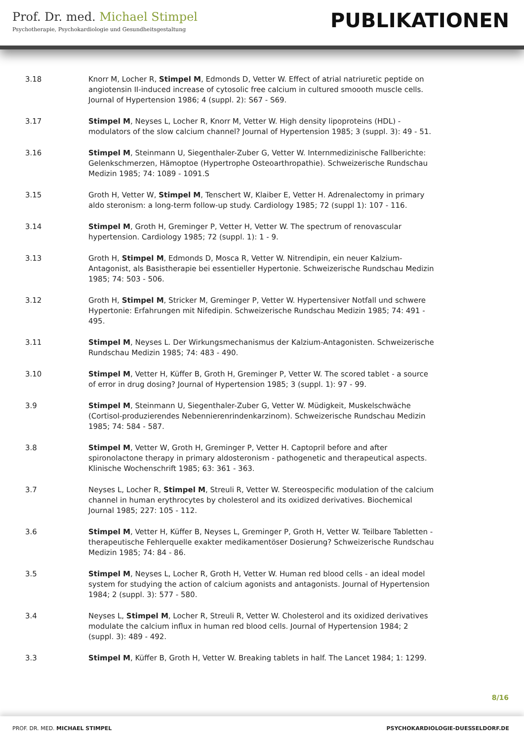Prof. Dr. med. Michael Stimpel
Psychotherapie, Psychokardiologie und Gesundheitsgestaltung
PUBLIKATIONEN
3.18 Knorr M, Locher R, Stimpel M, Edmonds D, Vetter W. Effect of atrial natriuretic peptide on angiotensin II-induced increase of cytosolic free calcium in cultured smoooth muscle cells. Journal of Hypertension 1986; 4 (suppl. 2): S67 - S69.
3.17 Stimpel M, Neyses L, Locher R, Knorr M, Vetter W. High density lipoproteins (HDL) - modulators of the slow calcium channel? Journal of Hypertension 1985; 3 (suppl. 3): 49 - 51.
3.16 Stimpel M, Steinmann U, Siegenthaler-Zuber G, Vetter W. Internmedizinische Fallberichte: Gelenkschmerzen, Hämoptoe (Hypertrophe Osteoarthropathie). Schweizerische Rundschau Medizin 1985; 74: 1089 - 1091.S
3.15 Groth H, Vetter W, Stimpel M, Tenschert W, Klaiber E, Vetter H. Adrenalectomy in primary aldo steronism: a long-term follow-up study. Cardiology 1985; 72 (suppl 1): 107 - 116.
3.14 Stimpel M, Groth H, Greminger P, Vetter H, Vetter W. The spectrum of renovascular hypertension. Cardiology 1985; 72 (suppl. 1): 1 - 9.
3.13 Groth H, Stimpel M, Edmonds D, Mosca R, Vetter W. Nitrendipin, ein neuer Kalzium-Antagonist, als Basistherapie bei essentieller Hypertonie. Schweizerische Rundschau Medizin 1985; 74: 503 - 506.
3.12 Groth H, Stimpel M, Stricker M, Greminger P, Vetter W. Hypertensiver Notfall und schwere Hypertonie: Erfahrungen mit Nifedipin. Schweizerische Rundschau Medizin 1985; 74: 491 - 495.
3.11 Stimpel M, Neyses L. Der Wirkungsmechanismus der Kalzium-Antagonisten. Schweizerische Rundschau Medizin 1985; 74: 483 - 490.
3.10 Stimpel M, Vetter H, Küffer B, Groth H, Greminger P, Vetter W. The scored tablet - a source of error in drug dosing? Journal of Hypertension 1985; 3 (suppl. 1): 97 - 99.
3.9 Stimpel M, Steinmann U, Siegenthaler-Zuber G, Vetter W. Müdigkeit, Muskelschwäche (Cortisol-produzierendes Nebennierenrindenkarzinom). Schweizerische Rundschau Medizin 1985; 74: 584 - 587.
3.8 Stimpel M, Vetter W, Groth H, Greminger P, Vetter H. Captopril before and after spironolactone therapy in primary aldosteronism - pathogenetic and therapeutical aspects. Klinische Wochenschrift 1985; 63: 361 - 363.
3.7 Neyses L, Locher R, Stimpel M, Streuli R, Vetter W. Stereospecific modulation of the calcium channel in human erythrocytes by cholesterol and its oxidized derivatives. Biochemical Journal 1985; 227: 105 - 112.
3.6 Stimpel M, Vetter H, Küffer B, Neyses L, Greminger P, Groth H, Vetter W. Teilbare Tabletten - therapeutische Fehlerquelle exakter medikamentöser Dosierung? Schweizerische Rundschau Medizin 1985; 74: 84 - 86.
3.5 Stimpel M, Neyses L, Locher R, Groth H, Vetter W. Human red blood cells - an ideal model system for studying the action of calcium agonists and antagonists. Journal of Hypertension 1984; 2 (suppl. 3): 577 - 580.
3.4 Neyses L, Stimpel M, Locher R, Streuli R, Vetter W. Cholesterol and its oxidized derivatives modulate the calcium influx in human red blood cells. Journal of Hypertension 1984; 2 (suppl. 3): 489 - 492.
3.3 Stimpel M, Küffer B, Groth H, Vetter W. Breaking tablets in half. The Lancet 1984; 1: 1299.
8/16
PROF. DR. MED. MICHAEL STIMPEL PSYCHOKARDIOLOGIE-DUESSELDORF.DE